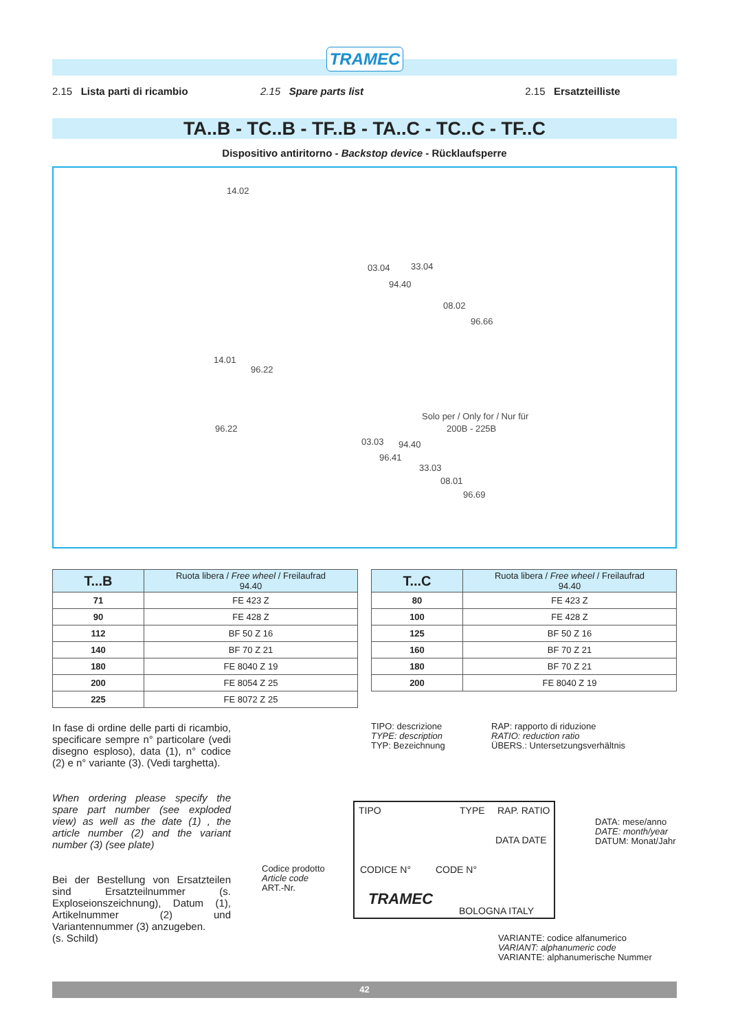TRAMEC
2.15 Lista parti di ricambio 2.15 Spare parts list 2.15 Ersatzteilliste
TA..B - TC..B - TF..B - TA..C - TC..C - TF..C
Dispositivo antiritorno - Backstop device - Rücklaufsperre
14.02
03.04 33.04
94.40
08.02
96.66
14.01
96.22
96.22
Solo per / Only for / Nur für
200B - 225B
03.03 94.40
96.41
33.03
08.01
96.69
| T...B | Ruota libera / Free wheel / Freilaufrad 94.40 |
| --- | --- |
| 71 | FE 423 Z |
| 90 | FE 428 Z |
| 112 | BF 50 Z 16 |
| 140 | BF 70 Z 21 |
| 180 | FE 8040 Z 19 |
| 200 | FE 8054 Z 25 |
| 225 | FE 8072 Z 25 |
| T...C | Ruota libera / Free wheel / Freilaufrad 94.40 |
| --- | --- |
| 80 | FE 423 Z |
| 100 | FE 428 Z |
| 125 | BF 50 Z 16 |
| 160 | BF 70 Z 21 |
| 180 | BF 70 Z 21 |
| 200 | FE 8040 Z 19 |
In fase di ordine delle parti di ricambio, specificare sempre n° particolare (vedi disegno esploso), data (1), n° codice (2) e n° variante (3). (Vedi targhetta).
When ordering please specify the spare part number (see exploded view) as well as the date (1) , the article number (2) and the variant number (3) (see plate)
Bei der Bestellung von Ersatzteilen sind Ersatzteilnummer (s. Exploseionszeichnung), Datum (1), Artikelnummer (2) und Variantennummer (3) anzugeben.
(s. Schild)
TIPO: descrizione
TYPE: description
TYP: Bezeichnung
RAP: rapporto di riduzione
RATIO: reduction ratio
ÜBERS.: Untersetzungsverhältnis
DATA: mese/anno
DATE: month/year
DATUM: Monat/Jahr
Codice prodotto
Article code
ART.-Nr.
VARIANTE: codice alfanumerico
VARIANT: alphanumeric code
VARIANTE: alphanumerische Nummer
TIPO TYPE RAP. RATIO
DATA DATE
CODICE N° CODE N°
TRAMEC
BOLOGNA ITALY
42